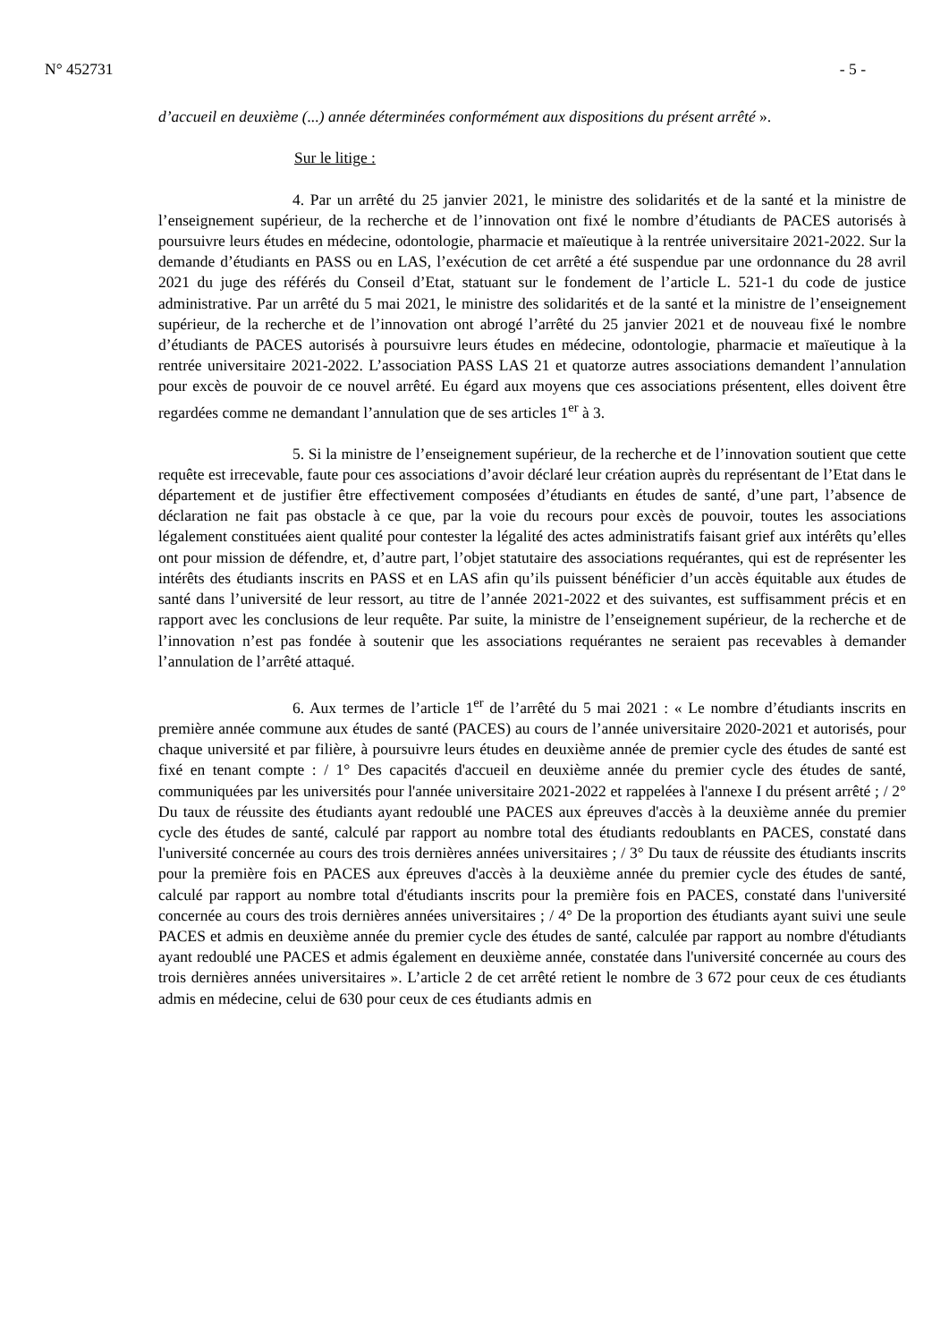N° 452731 - 5 -
d’accueil en deuxième (...) année déterminées conformément aux dispositions du présent arrêté ».
Sur le litige :
4. Par un arrêté du 25 janvier 2021, le ministre des solidarités et de la santé et la ministre de l’enseignement supérieur, de la recherche et de l’innovation ont fixé le nombre d’étudiants de PACES autorisés à poursuivre leurs études en médecine, odontologie, pharmacie et maïeutique à la rentrée universitaire 2021-2022. Sur la demande d’étudiants en PASS ou en LAS, l’exécution de cet arrêté a été suspendue par une ordonnance du 28 avril 2021 du juge des référés du Conseil d’Etat, statuant sur le fondement de l’article L. 521-1 du code de justice administrative. Par un arrêté du 5 mai 2021, le ministre des solidarités et de la santé et la ministre de l’enseignement supérieur, de la recherche et de l’innovation ont abrogé l’arrêté du 25 janvier 2021 et de nouveau fixé le nombre d’étudiants de PACES autorisés à poursuivre leurs études en médecine, odontologie, pharmacie et maïeutique à la rentrée universitaire 2021-2022. L’association PASS LAS 21 et quatorze autres associations demandent l’annulation pour excès de pouvoir de ce nouvel arrêté. Eu égard aux moyens que ces associations présentent, elles doivent être regardées comme ne demandant l’annulation que de ses articles 1<sup>er</sup> à 3.
5. Si la ministre de l’enseignement supérieur, de la recherche et de l’innovation soutient que cette requête est irrecevable, faute pour ces associations d’avoir déclaré leur création auprès du représentant de l’Etat dans le département et de justifier être effectivement composées d’étudiants en études de santé, d’une part, l’absence de déclaration ne fait pas obstacle à ce que, par la voie du recours pour excès de pouvoir, toutes les associations légalement constituées aient qualité pour contester la légalité des actes administratifs faisant grief aux intérêts qu’elles ont pour mission de défendre, et, d’autre part, l’objet statutaire des associations requérantes, qui est de représenter les intérêts des étudiants inscrits en PASS et en LAS afin qu’ils puissent bénéficier d’un accès équitable aux études de santé dans l’université de leur ressort, au titre de l’année 2021-2022 et des suivantes, est suffisamment précis et en rapport avec les conclusions de leur requête. Par suite, la ministre de l’enseignement supérieur, de la recherche et de l’innovation n’est pas fondée à soutenir que les associations requérantes ne seraient pas recevables à demander l’annulation de l’arrêté attaqué.
6. Aux termes de l’article 1<sup>er</sup> de l’arrêté du 5 mai 2021 : « Le nombre d’étudiants inscrits en première année commune aux études de santé (PACES) au cours de l’année universitaire 2020-2021 et autorisés, pour chaque université et par filière, à poursuivre leurs études en deuxième année de premier cycle des études de santé est fixé en tenant compte : / 1° Des capacités d'accueil en deuxième année du premier cycle des études de santé, communiquées par les universités pour l'année universitaire 2021-2022 et rappelées à l'annexe I du présent arrêté ; / 2° Du taux de réussite des étudiants ayant redoublé une PACES aux épreuves d'accès à la deuxième année du premier cycle des études de santé, calculé par rapport au nombre total des étudiants redoublants en PACES, constaté dans l'université concernée au cours des trois dernières années universitaires ; / 3° Du taux de réussite des étudiants inscrits pour la première fois en PACES aux épreuves d'accès à la deuxième année du premier cycle des études de santé, calculé par rapport au nombre total d'étudiants inscrits pour la première fois en PACES, constaté dans l'université concernée au cours des trois dernières années universitaires ; / 4° De la proportion des étudiants ayant suivi une seule PACES et admis en deuxième année du premier cycle des études de santé, calculée par rapport au nombre d'étudiants ayant redoublé une PACES et admis également en deuxième année, constatée dans l'université concernée au cours des trois dernières années universitaires ». L’article 2 de cet arrêté retient le nombre de 3 672 pour ceux de ces étudiants admis en médecine, celui de 630 pour ceux de ces étudiants admis en